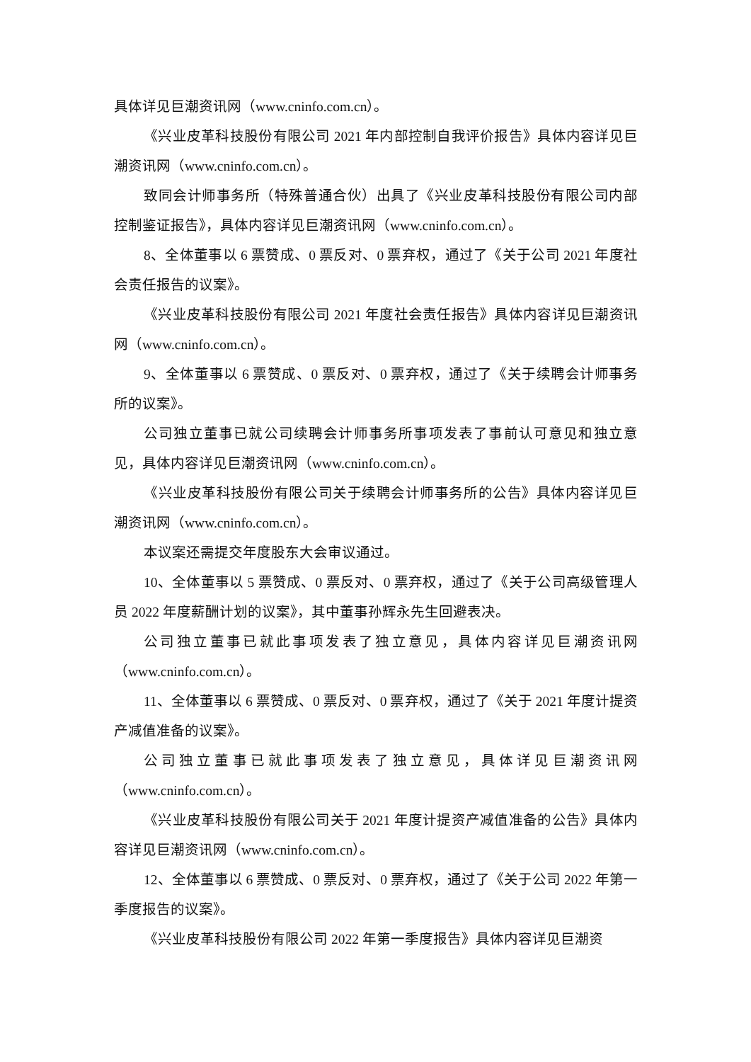具体详见巨潮资讯网（www.cninfo.com.cn）。
《兴业皮革科技股份有限公司 2021 年内部控制自我评价报告》具体内容详见巨潮资讯网（www.cninfo.com.cn）。
致同会计师事务所（特殊普通合伙）出具了《兴业皮革科技股份有限公司内部控制鉴证报告》，具体内容详见巨潮资讯网（www.cninfo.com.cn）。
8、全体董事以 6 票赞成、0 票反对、0 票弃权，通过了《关于公司 2021 年度社会责任报告的议案》。
《兴业皮革科技股份有限公司 2021 年度社会责任报告》具体内容详见巨潮资讯网（www.cninfo.com.cn）。
9、全体董事以 6 票赞成、0 票反对、0 票弃权，通过了《关于续聘会计师事务所的议案》。
公司独立董事已就公司续聘会计师事务所事项发表了事前认可意见和独立意见，具体内容详见巨潮资讯网（www.cninfo.com.cn）。
《兴业皮革科技股份有限公司关于续聘会计师事务所的公告》具体内容详见巨潮资讯网（www.cninfo.com.cn）。
本议案还需提交年度股东大会审议通过。
10、全体董事以 5 票赞成、0 票反对、0 票弃权，通过了《关于公司高级管理人员 2022 年度薪酬计划的议案》，其中董事孙辉永先生回避表决。
公司独立董事已就此事项发表了独立意见，具体内容详见巨潮资讯网（www.cninfo.com.cn）。
11、全体董事以 6 票赞成、0 票反对、0 票弃权，通过了《关于 2021 年度计提资产减值准备的议案》。
公司独立董事已就此事项发表了独立意见，具体详见巨潮资讯网（www.cninfo.com.cn）。
《兴业皮革科技股份有限公司关于 2021 年度计提资产减值准备的公告》具体内容详见巨潮资讯网（www.cninfo.com.cn）。
12、全体董事以 6 票赞成、0 票反对、0 票弃权，通过了《关于公司 2022 年第一季度报告的议案》。
《兴业皮革科技股份有限公司 2022 年第一季度报告》具体内容详见巨潮资